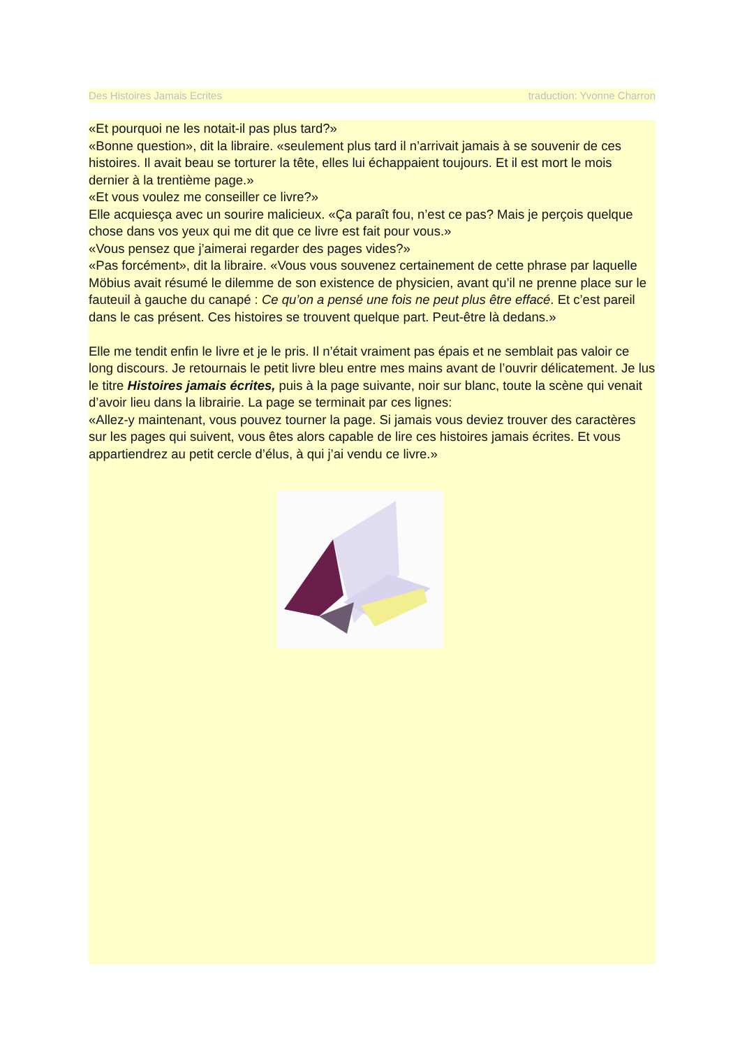Des Histoires Jamais Ecrites traduction: Yvonne Charron
«Et pourquoi ne les notait-il pas plus tard?»
«Bonne question», dit la libraire. «seulement plus tard il n’arrivait jamais à se souvenir de ces histoires. Il avait beau se torturer la tête, elles lui échappaient toujours. Et il est mort le mois dernier à la trentième page.»
«Et vous voulez me conseiller ce livre?»
Elle acquiesça avec un sourire malicieux. «Ça paraît fou, n’est ce pas? Mais je perçois quelque chose dans vos yeux qui me dit que ce livre est fait pour vous.»
«Vous pensez que j’aimerai regarder des pages vides?»
«Pas forcément», dit la libraire. «Vous vous souvenez certainement de cette phrase par laquelle Möbius avait résumé le dilemme de son existence de physicien, avant qu’il ne prenne place sur le fauteuil à gauche du canapé : Ce qu’on a pensé une fois ne peut plus être effacé. Et c’est pareil dans le cas présent. Ces histoires se trouvent quelque part. Peut-être là dedans.»
Elle me tendit enfin le livre et je le pris. Il n’était vraiment pas épais et ne semblait pas valoir ce long discours. Je retournais le petit livre bleu entre mes mains avant de l’ouvrir délicatement. Je lus le titre Histoires jamais écrites, puis à la page suivante, noir sur blanc, toute la scène qui venait d’avoir lieu dans la librairie. La page se terminait par ces lignes:
«Allez-y maintenant, vous pouvez tourner la page. Si jamais vous deviez trouver des caractères sur les pages qui suivent, vous êtes alors capable de lire ces histoires jamais écrites. Et vous appartiendrez au petit cercle d’élus, à qui j’ai vendu ce livre.»